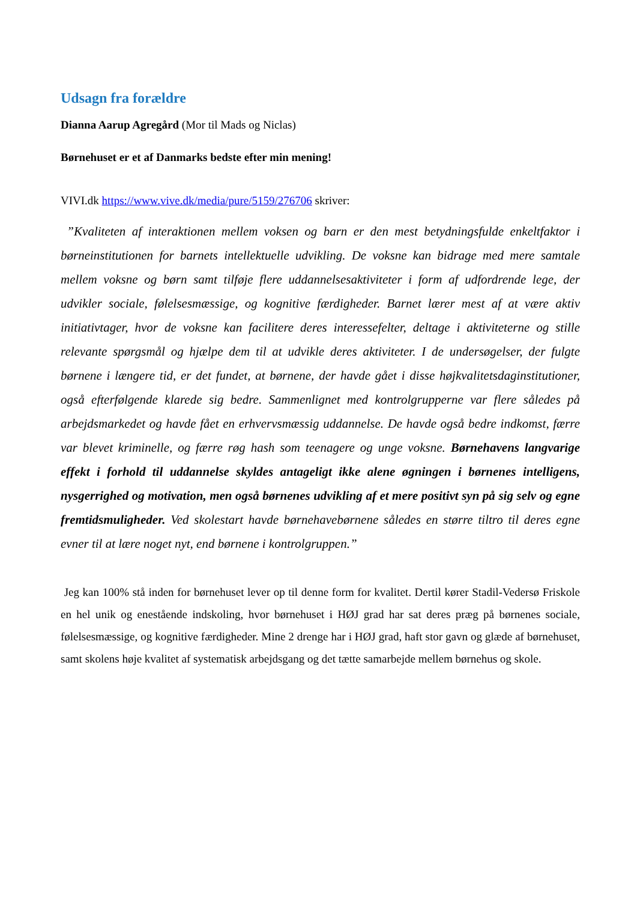Udsagn fra forældre
Dianna Aarup Agregård (Mor til Mads og Niclas)
Børnehuset er et af Danmarks bedste efter min mening!
VIVI.dk https://www.vive.dk/media/pure/5159/276706 skriver:
”Kvaliteten af interaktionen mellem voksen og barn er den mest betydningsfulde enkeltfaktor i børneinstitutionen for barnets intellektuelle udvikling. De voksne kan bidrage med mere samtale mellem voksne og børn samt tilføje flere uddannelsesaktiviteter i form af udfordrende lege, der udvikler sociale, følelsesmæssige, og kognitive færdigheder. Barnet lærer mest af at være aktiv initiativtager, hvor de voksne kan facilitere deres interessefelter, deltage i aktiviteterne og stille relevante spørgsmål og hjælpe dem til at udvikle deres aktiviteter. I de undersøgelser, der fulgte børnene i længere tid, er det fundet, at børnene, der havde gået i disse højkvalitetsdaginstitutioner, også efterfølgende klarede sig bedre. Sammenlignet med kontrolgrupperne var flere således på arbejdsmarkedet og havde fået en erhvervsmæssig uddannelse. De havde også bedre indkomst, færre var blevet kriminelle, og færre røg hash som teenagere og unge voksne. Børnehavens langvarige effekt i forhold til uddannelse skyldes antageligt ikke alene øgningen i børnenes intelligens, nysgerrighed og motivation, men også børnenes udvikling af et mere positivt syn på sig selv og egne fremtidsmuligheder. Ved skolestart havde børnehavebørnene således en større tiltro til deres egne evner til at lære noget nyt, end børnene i kontrolgruppen.”
Jeg kan 100% stå inden for børnehuset lever op til denne form for kvalitet. Dertil kører Stadil-Vedersø Friskole en hel unik og enestående indskoling, hvor børnehuset i HØJ grad har sat deres præg på børnenes sociale, følelsesmæssige, og kognitive færdigheder. Mine 2 drenge har i HØJ grad, haft stor gavn og glæde af børnehuset, samt skolens høje kvalitet af systematisk arbejdsgang og det tætte samarbejde mellem børnehus og skole.